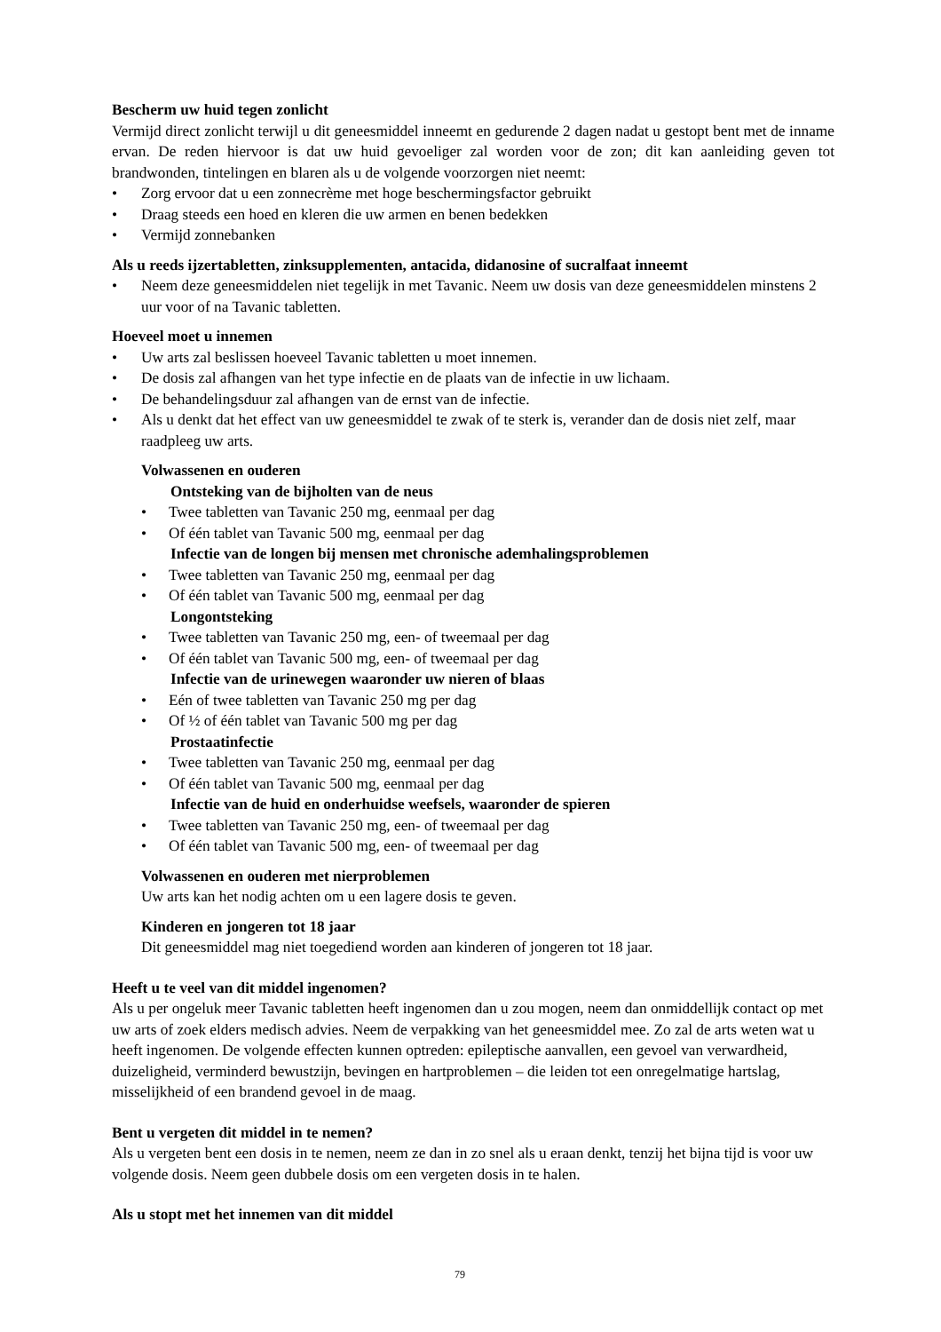Bescherm uw huid tegen zonlicht
Vermijd direct zonlicht terwijl u dit geneesmiddel inneemt en gedurende 2 dagen nadat u gestopt bent met de inname ervan. De reden hiervoor is dat uw huid gevoeliger zal worden voor de zon; dit kan aanleiding geven tot brandwonden, tintelingen en blaren als u de volgende voorzorgen niet neemt:
• Zorg ervoor dat u een zonnecrème met hoge beschermingsfactor gebruikt
• Draag steeds een hoed en kleren die uw armen en benen bedekken
• Vermijd zonnebanken
Als u reeds ijzertabletten, zinksupplementen, antacida, didanosine of sucralfaat inneemt
• Neem deze geneesmiddelen niet tegelijk in met Tavanic. Neem uw dosis van deze geneesmiddelen minstens 2 uur voor of na Tavanic tabletten.
Hoeveel moet u innemen
• Uw arts zal beslissen hoeveel Tavanic tabletten u moet innemen.
• De dosis zal afhangen van het type infectie en de plaats van de infectie in uw lichaam.
• De behandelingsduur zal afhangen van de ernst van de infectie.
• Als u denkt dat het effect van uw geneesmiddel te zwak of te sterk is, verander dan de dosis niet zelf, maar raadpleeg uw arts.
Volwassenen en ouderen
Ontsteking van de bijholten van de neus
• Twee tabletten van Tavanic 250 mg, eenmaal per dag
• Of één tablet van Tavanic 500 mg, eenmaal per dag
Infectie van de longen bij mensen met chronische ademhalingsproblemen
• Twee tabletten van Tavanic 250 mg, eenmaal per dag
• Of één tablet van Tavanic 500 mg, eenmaal per dag
Longontsteking
• Twee tabletten van Tavanic 250 mg, een- of tweemaal per dag
• Of één tablet van Tavanic 500 mg, een- of tweemaal per dag
Infectie van de urinewegen waaronder uw nieren of blaas
• Eén of twee tabletten van Tavanic 250 mg per dag
• Of ½ of één tablet van Tavanic 500 mg per dag
Prostaatinfectie
• Twee tabletten van Tavanic 250 mg, eenmaal per dag
• Of één tablet van Tavanic 500 mg, eenmaal per dag
Infectie van de huid en onderhuidse weefsels, waaronder de spieren
• Twee tabletten van Tavanic 250 mg, een- of tweemaal per dag
• Of één tablet van Tavanic 500 mg, een- of tweemaal per dag
Volwassenen en ouderen met nierproblemen
Uw arts kan het nodig achten om u een lagere dosis te geven.
Kinderen en jongeren tot 18 jaar
Dit geneesmiddel mag niet toegediend worden aan kinderen of jongeren tot 18 jaar.
Heeft u te veel van dit middel ingenomen?
Als u per ongeluk meer Tavanic tabletten heeft ingenomen dan u zou mogen, neem dan onmiddellijk contact op met uw arts of zoek elders medisch advies. Neem de verpakking van het geneesmiddel mee. Zo zal de arts weten wat u heeft ingenomen. De volgende effecten kunnen optreden: epileptische aanvallen, een gevoel van verwardheid, duizeligheid, verminderd bewustzijn, bevingen en hartproblemen – die leiden tot een onregelmatige hartslag, misselijkheid of een brandend gevoel in de maag.
Bent u vergeten dit middel in te nemen?
Als u vergeten bent een dosis in te nemen, neem ze dan in zo snel als u eraan denkt, tenzij het bijna tijd is voor uw volgende dosis. Neem geen dubbele dosis om een vergeten dosis in te halen.
Als u stopt met het innemen van dit middel
79